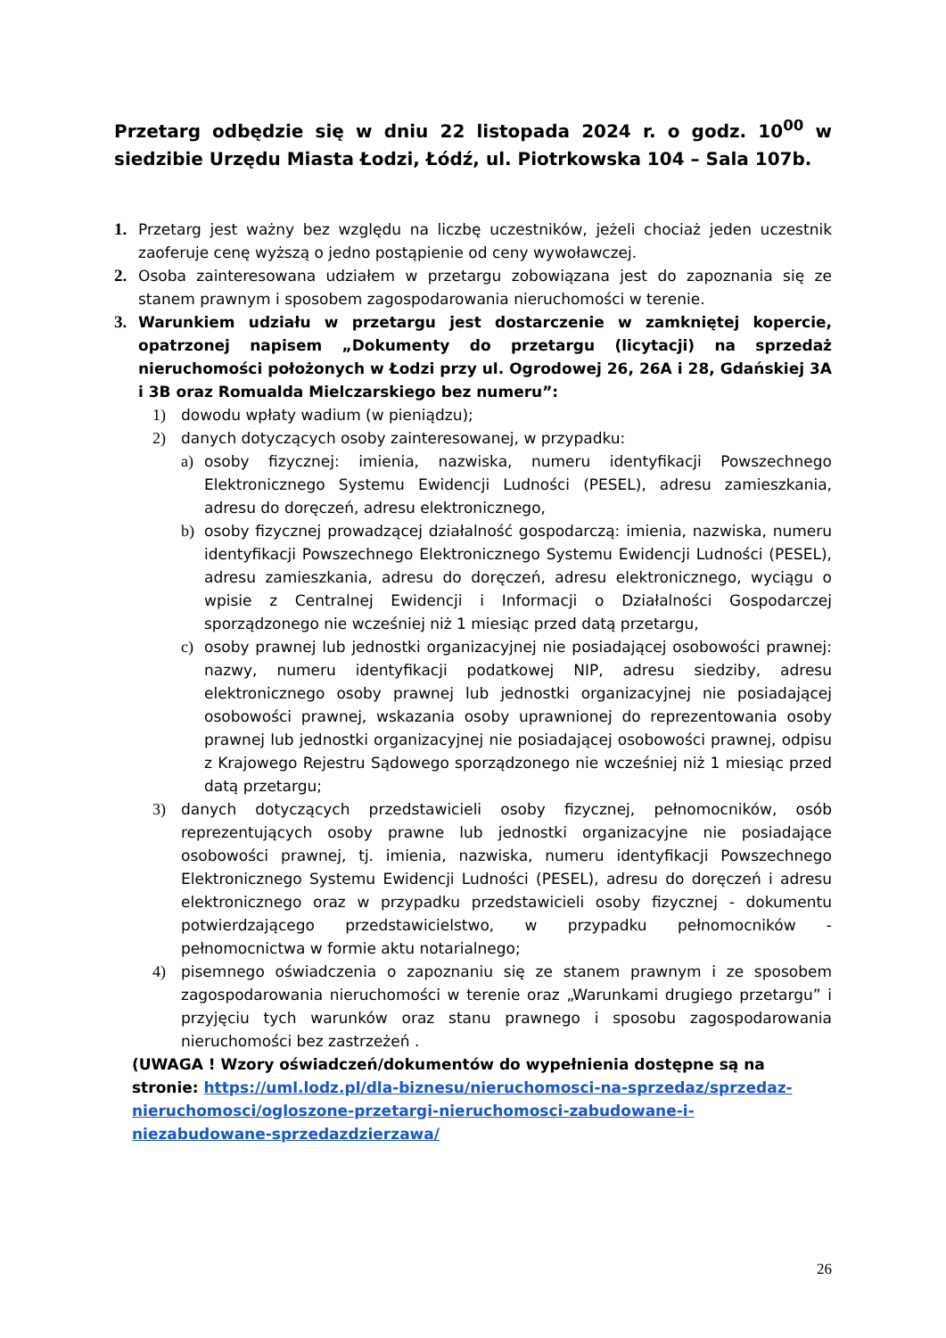Przetarg odbędzie się w dniu 22 listopada 2024 r. o godz. 10<sup>00</sup> w siedzibie Urzędu Miasta Łodzi, Łódź, ul. Piotrkowska 104 – Sala 107b.
1. Przetarg jest ważny bez względu na liczbę uczestników, jeżeli chociaż jeden uczestnik zaoferuje cenę wyższą o jedno postąpienie od ceny wywoławczej.
2. Osoba zainteresowana udziałem w przetargu zobowiązana jest do zapoznania się ze stanem prawnym i sposobem zagospodarowania nieruchomości w terenie.
3. Warunkiem udziału w przetargu jest dostarczenie w zamkniętej kopercie, opatrzonej napisem „Dokumenty do przetargu (licytacji) na sprzedaż nieruchomości położonych w Łodzi przy ul. Ogrodowej 26, 26A i 28, Gdańskiej 3A i 3B oraz Romualda Mielczarskiego bez numeru”:
1) dowodu wpłaty wadium (w pieniądzu);
2) danych dotyczących osoby zainteresowanej, w przypadku:
a) osoby fizycznej: imienia, nazwiska, numeru identyfikacji Powszechnego Elektronicznego Systemu Ewidencji Ludności (PESEL), adresu zamieszkania, adresu do doręczeń, adresu elektronicznego,
b) osoby fizycznej prowadzącej działalność gospodarczą: imienia, nazwiska, numeru identyfikacji Powszechnego Elektronicznego Systemu Ewidencji Ludności (PESEL), adresu zamieszkania, adresu do doręczeń, adresu elektronicznego, wyciągu o wpisie z Centralnej Ewidencji i Informacji o Działalności Gospodarczej sporządzonego nie wcześniej niż 1 miesiąc przed datą przetargu,
c) osoby prawnej lub jednostki organizacyjnej nie posiadającej osobowości prawnej: nazwy, numeru identyfikacji podatkowej NIP, adresu siedziby, adresu elektronicznego osoby prawnej lub jednostki organizacyjnej nie posiadającej osobowości prawnej, wskazania osoby uprawnionej do reprezentowania osoby prawnej lub jednostki organizacyjnej nie posiadającej osobowości prawnej, odpisu z Krajowego Rejestru Sądowego sporządzonego nie wcześniej niż 1 miesiąc przed datą przetargu;
3) danych dotyczących przedstawicieli osoby fizycznej, pełnomocników, osób reprezentujących osoby prawne lub jednostki organizacyjne nie posiadające osobowości prawnej, tj. imienia, nazwiska, numeru identyfikacji Powszechnego Elektronicznego Systemu Ewidencji Ludności (PESEL), adresu do doręczeń i adresu elektronicznego oraz w przypadku przedstawicieli osoby fizycznej - dokumentu potwierdzającego przedstawicielstwo, w przypadku pełnomocników - pełnomocnictwa w formie aktu notarialnego;
4) pisemnego oświadczenia o zapoznaniu się ze stanem prawnym i ze sposobem zagospodarowania nieruchomości w terenie oraz „Warunkami drugiego przetargu” i przyjęciu tych warunków oraz stanu prawnego i sposobu zagospodarowania nieruchomości bez zastrzeżeń .
(UWAGA ! Wzory oświadczeń/dokumentów do wypełnienia dostępne są na stronie: https://uml.lodz.pl/dla-biznesu/nieruchomosci-na-sprzedaz/sprzedaz-nieruchomosci/ogloszone-przetargi-nieruchomosci-zabudowane-i-niezabudowane-sprzedazdzierzawa/
26